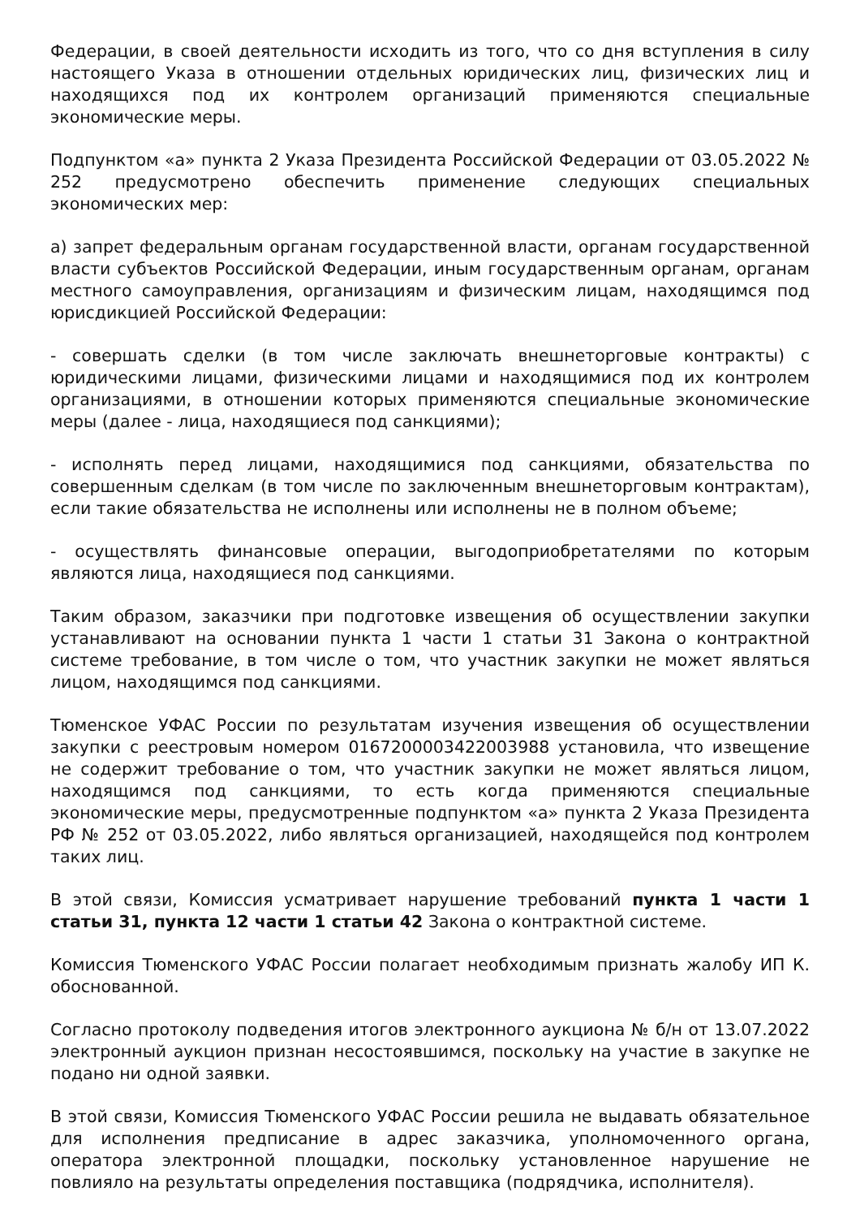Федерации, в своей деятельности исходить из того, что со дня вступления в силу настоящего Указа в отношении отдельных юридических лиц, физических лиц и находящихся под их контролем организаций применяются специальные экономические меры.
Подпунктом «а» пункта 2 Указа Президента Российской Федерации от 03.05.2022 № 252 предусмотрено обеспечить применение следующих специальных экономических мер:
а) запрет федеральным органам государственной власти, органам государственной власти субъектов Российской Федерации, иным государственным органам, органам местного самоуправления, организациям и физическим лицам, находящимся под юрисдикцией Российской Федерации:
- совершать сделки (в том числе заключать внешнеторговые контракты) с юридическими лицами, физическими лицами и находящимися под их контролем организациями, в отношении которых применяются специальные экономические меры (далее - лица, находящиеся под санкциями);
- исполнять перед лицами, находящимися под санкциями, обязательства по совершенным сделкам (в том числе по заключенным внешнеторговым контрактам), если такие обязательства не исполнены или исполнены не в полном объеме;
- осуществлять финансовые операции, выгодоприобретателями по которым являются лица, находящиеся под санкциями.
Таким образом, заказчики при подготовке извещения об осуществлении закупки устанавливают на основании пункта 1 части 1 статьи 31 Закона о контрактной системе требование, в том числе о том, что участник закупки не может являться лицом, находящимся под санкциями.
Тюменское УФАС России по результатам изучения извещения об осуществлении закупки с реестровым номером 0167200003422003988 установила, что извещение не содержит требование о том, что участник закупки не может являться лицом, находящимся под санкциями, то есть когда применяются специальные экономические меры, предусмотренные подпунктом «а» пункта 2 Указа Президента РФ № 252 от 03.05.2022, либо являться организацией, находящейся под контролем таких лиц.
В этой связи, Комиссия усматривает нарушение требований пункта 1 части 1 статьи 31, пункта 12 части 1 статьи 42 Закона о контрактной системе.
Комиссия Тюменского УФАС России полагает необходимым признать жалобу ИП К. обоснованной.
Согласно протоколу подведения итогов электронного аукциона № б/н от 13.07.2022 электронный аукцион признан несостоявшимся, поскольку на участие в закупке не подано ни одной заявки.
В этой связи, Комиссия Тюменского УФАС России решила не выдавать обязательное для исполнения предписание в адрес заказчика, уполномоченного органа, оператора электронной площадки, поскольку установленное нарушение не повлияло на результаты определения поставщика (подрядчика, исполнителя).